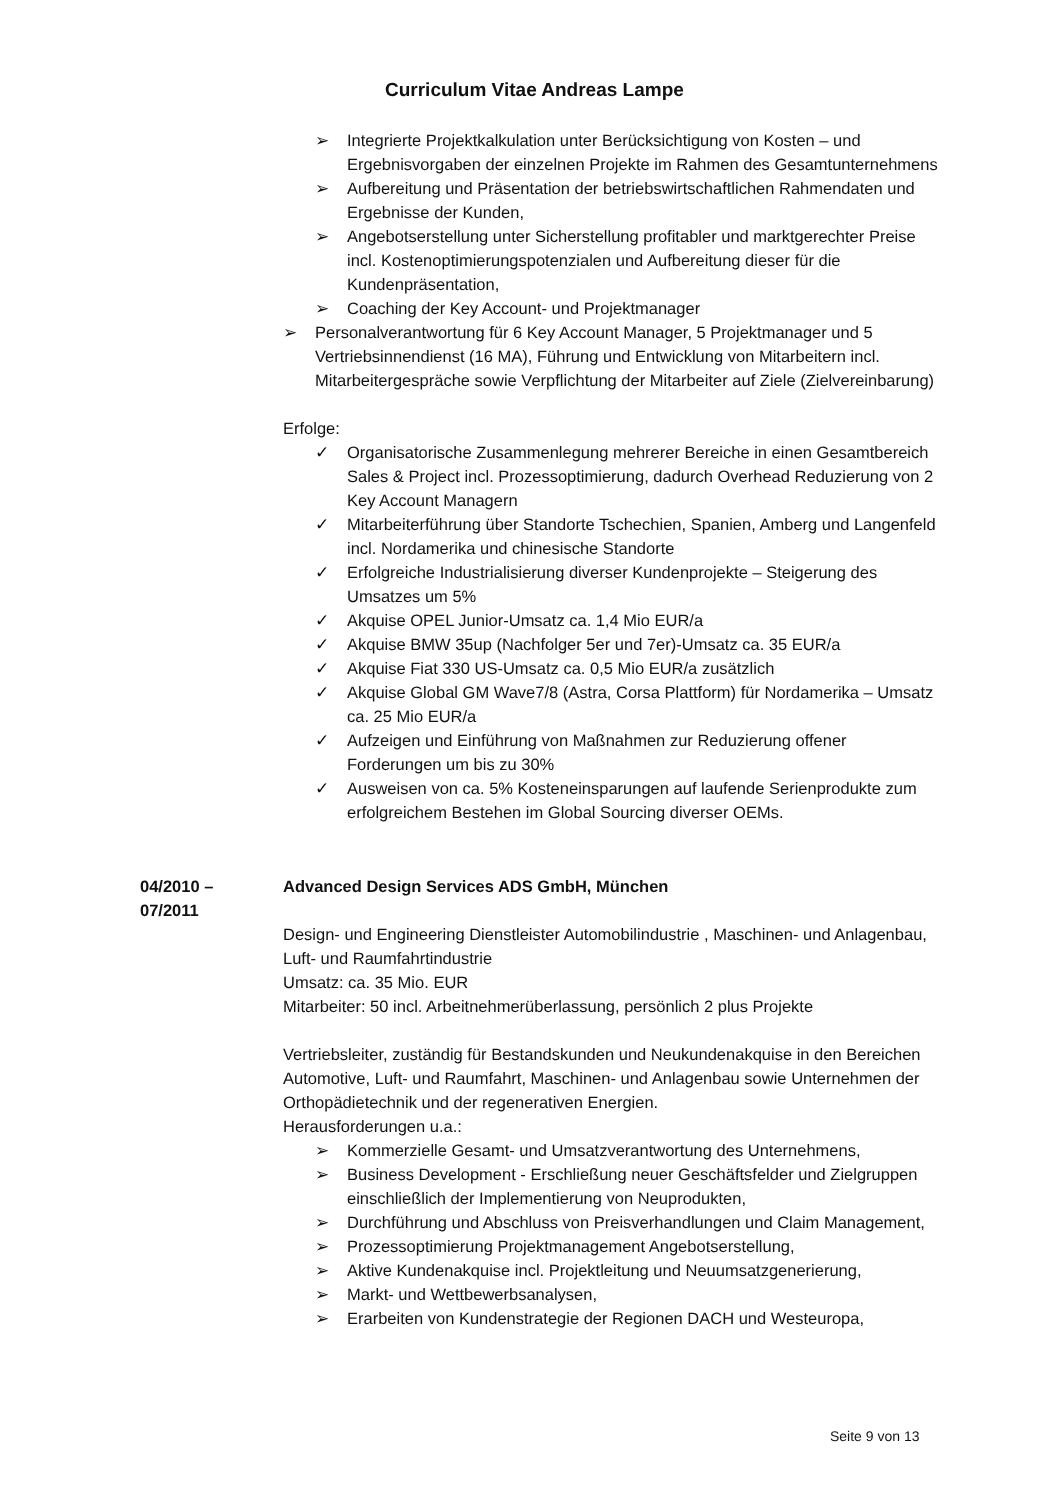Curriculum Vitae Andreas Lampe
➢ Integrierte Projektkalkulation unter Berücksichtigung von Kosten – und Ergebnisvorgaben der einzelnen Projekte im Rahmen des Gesamtunternehmens
➢ Aufbereitung und Präsentation der betriebswirtschaftlichen Rahmendaten und Ergebnisse der Kunden,
➢ Angebotserstellung unter Sicherstellung profitabler und marktgerechter Preise incl. Kostenoptimierungspotenzialen und Aufbereitung dieser für die Kundenpräsentation,
➢ Coaching der Key Account- und Projektmanager
➢ Personalverantwortung für 6 Key Account Manager, 5 Projektmanager und 5 Vertriebsinnendienst (16 MA), Führung und Entwicklung von Mitarbeitern incl. Mitarbeitergespräche sowie Verpflichtung der Mitarbeiter auf Ziele (Zielvereinbarung)
Erfolge:
✓ Organisatorische Zusammenlegung mehrerer Bereiche in einen Gesamtbereich Sales & Project incl. Prozessoptimierung, dadurch Overhead Reduzierung von 2 Key Account Managern
✓ Mitarbeiterführung über Standorte Tschechien, Spanien, Amberg und Langenfeld incl. Nordamerika und chinesische Standorte
✓ Erfolgreiche Industrialisierung diverser Kundenprojekte – Steigerung des Umsatzes um 5%
✓ Akquise OPEL Junior-Umsatz ca. 1,4 Mio EUR/a
✓ Akquise BMW 35up (Nachfolger 5er und 7er)-Umsatz ca. 35 EUR/a
✓ Akquise Fiat 330 US-Umsatz ca. 0,5 Mio EUR/a zusätzlich
✓ Akquise Global GM Wave7/8 (Astra, Corsa Plattform) für Nordamerika – Umsatz ca. 25 Mio EUR/a
✓ Aufzeigen und Einführung von Maßnahmen zur Reduzierung offener Forderungen um bis zu 30%
✓ Ausweisen von ca. 5% Kosteneinsparungen auf laufende Serienprodukte zum erfolgreichem Bestehen im Global Sourcing diverser OEMs.
04/2010 –
07/2011
Advanced Design Services ADS GmbH, München
Design- und Engineering Dienstleister Automobilindustrie , Maschinen- und Anlagenbau, Luft- und Raumfahrtindustrie
Umsatz: ca. 35 Mio. EUR
Mitarbeiter: 50 incl. Arbeitnehmerüberlassung, persönlich 2 plus Projekte
Vertriebsleiter, zuständig für Bestandskunden und Neukundenakquise in den Bereichen Automotive, Luft- und Raumfahrt, Maschinen- und Anlagenbau sowie Unternehmen der Orthopädietechnik und der regenerativen Energien.
Herausforderungen u.a.:
➢ Kommerzielle Gesamt- und Umsatzverantwortung des Unternehmens,
➢ Business Development - Erschließung neuer Geschäftsfelder und Zielgruppen einschließlich der Implementierung von Neuprodukten,
➢ Durchführung und Abschluss von Preisverhandlungen und Claim Management,
➢ Prozessoptimierung Projektmanagement Angebotserstellung,
➢ Aktive Kundenakquise incl. Projektleitung und Neuumsatzgenerierung,
➢ Markt- und Wettbewerbsanalysen,
➢ Erarbeiten von Kundenstrategie der Regionen DACH und Westeuropa,
Seite 9 von 13